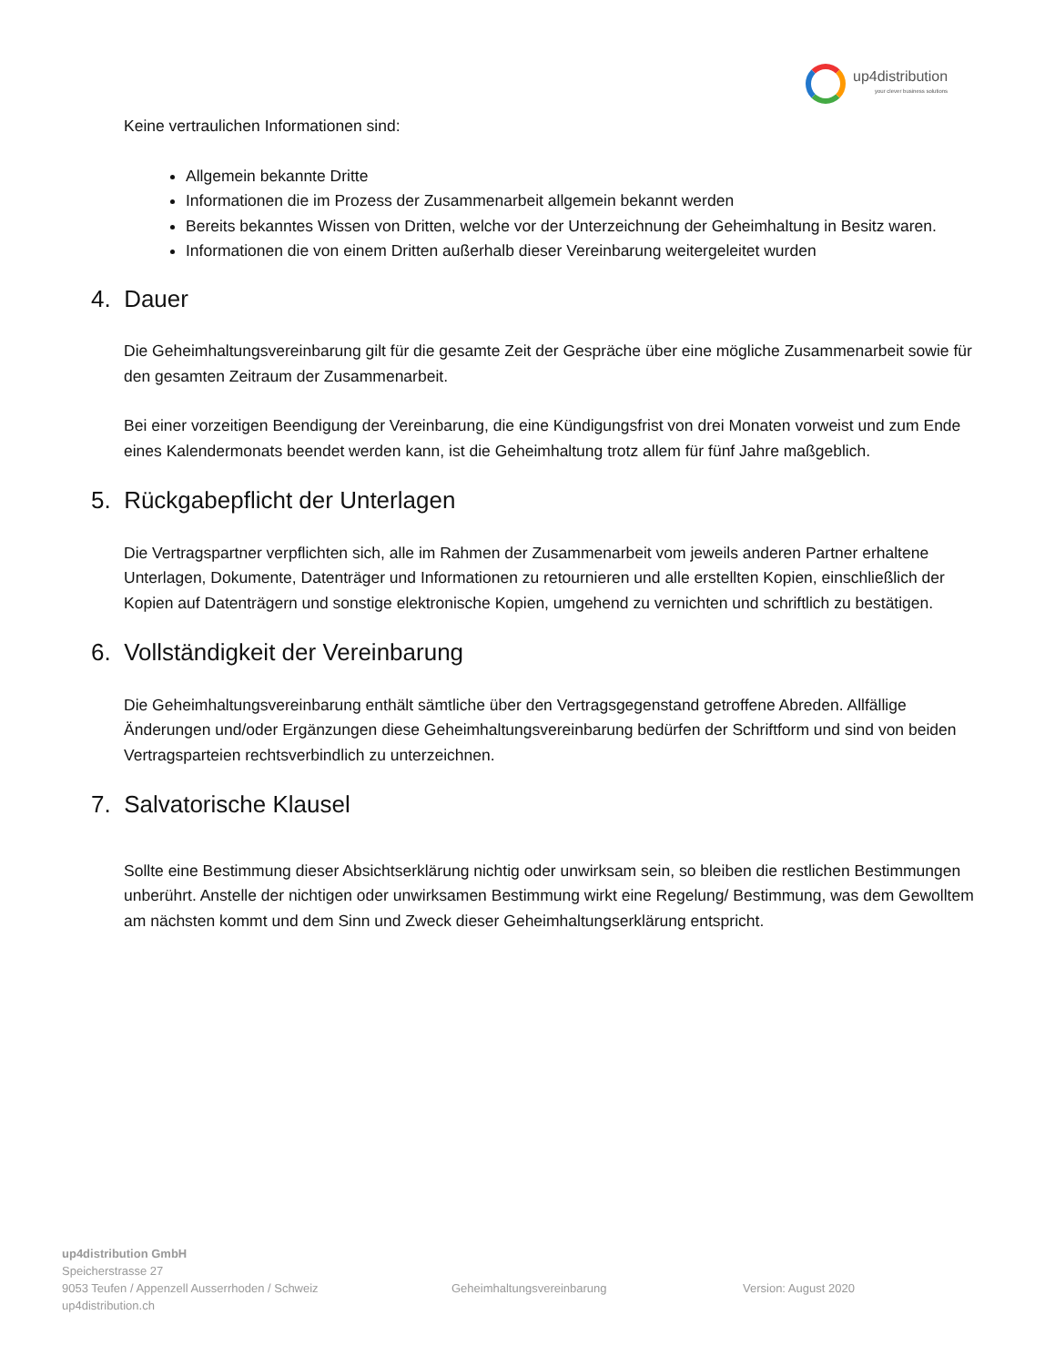up4distribution
your clever business solutions
Keine vertraulichen Informationen sind:
Allgemein bekannte Dritte
Informationen die im Prozess der Zusammenarbeit allgemein bekannt werden
Bereits bekanntes Wissen von Dritten, welche vor der Unterzeichnung der Geheimhaltung in Besitz waren.
Informationen die von einem Dritten außerhalb dieser Vereinbarung weitergeleitet wurden
4. Dauer
Die Geheimhaltungsvereinbarung gilt für die gesamte Zeit der Gespräche über eine mögliche Zusammenarbeit sowie für den gesamten Zeitraum der Zusammenarbeit.
Bei einer vorzeitigen Beendigung der Vereinbarung, die eine Kündigungsfrist von drei Monaten vorweist und zum Ende eines Kalendermonats beendet werden kann, ist die Geheimhaltung trotz allem für fünf Jahre maßgeblich.
5. Rückgabepflicht der Unterlagen
Die Vertragspartner verpflichten sich, alle im Rahmen der Zusammenarbeit vom jeweils anderen Partner erhaltene Unterlagen, Dokumente, Datenträger und Informationen zu retournieren und alle erstellten Kopien, einschließlich der Kopien auf Datenträgern und sonstige elektronische Kopien, umgehend zu vernichten und schriftlich zu bestätigen.
6. Vollständigkeit der Vereinbarung
Die Geheimhaltungsvereinbarung enthält sämtliche über den Vertragsgegenstand getroffene Abreden. Allfällige Änderungen und/oder Ergänzungen diese Geheimhaltungsvereinbarung bedürfen der Schriftform und sind von beiden Vertragsparteien rechtsverbindlich zu unterzeichnen.
7. Salvatorische Klausel
Sollte eine Bestimmung dieser Absichtserklärung nichtig oder unwirksam sein, so bleiben die restlichen Bestimmungen unberührt. Anstelle der nichtigen oder unwirksamen Bestimmung wirkt eine Regelung/ Bestimmung, was dem Gewolltem am nächsten kommt und dem Sinn und Zweck dieser Geheimhaltungserklärung entspricht.
up4distribution GmbH
Speicherstrasse 27
9053 Teufen / Appenzell Ausserrhoden / Schweiz
up4distribution.ch
Geheimhaltungsvereinbarung Version: August 2020